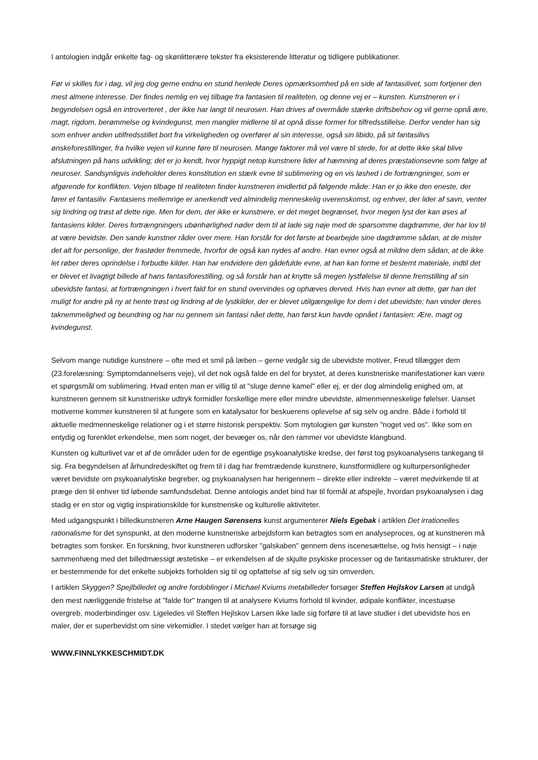I antologien indgår enkelte fag- og skønlitterære tekster fra eksisterende litteratur og tidligere publikationer.
Før vi skilles for i dag, vil jeg dog gerne endnu en stund henlede Deres opmærksomhed på en side af fantasilivet, som fortjener den mest almene interesse. Der findes nemlig en vej tilbage fra fantasien til realiteten, og denne vej er – kunsten. Kunstneren er i begyndelsen også en introverteret , der ikke har langt til neurosen. Han drives af overmåde stærke driftsbehov og vil gerne opnå ære, magt, rigdom, berømmelse og kvindegunst, men mangler midlerne til at opnå disse former for tilfredsstillelse. Derfor vender han sig som enhver anden utilfredsstillet bort fra virkeligheden og overfører al sin interesse, også sin libido, på sit fantasilivs ønskeforestillinger, fra hvilke vejen vil kunne føre til neurosen. Mange faktorer må vel være til stede, for at dette ikke skal blive afslutningen på hans udvikling; det er jo kendt, hvor hyppigt netop kunstnere lider af hæmning af deres præstationsevne som følge af neuroser. Sandsynligvis indeholder deres konstitution en stærk evne til sublimering og en vis løshed i de fortrængninger, som er afgørende for konflikten. Vejen tilbage til realiteten finder kunstneren imidlertid på følgende måde: Han er jo ikke den eneste, der fører et fantasiliv. Fantasiens mellemrige er anerkendt ved almindelig menneskelig overenskomst, og enhver, der lider af savn, venter sig lindring og trøst af dette rige. Men for dem, der ikke er kunstnere, er det meget begrænset, hvor megen lyst der kan øses af fantasiens kilder. Deres fortrængningers ubønhørlighed nøder dem til at lade sig nøje med de sparsomme dagdrømme, der har lov til at være bevidste. Den sande kunstner råder over mere. Han forstår for det første at bearbejde sine dagdrømme sådan, at de mister det alt for personlige, der frastøder fremmede, hvorfor de også kan nydes af andre. Han evner også at mildne dem sådan, at de ikke let røber deres oprindelse i forbudte kilder. Han har endvidere den gådefulde evne, at han kan forme et bestemt materiale, indtil det er blevet et livagtigt billede af hans fantasiforestilling, og så forstår han at knytte så megen lystfølelse til denne fremstilling af sin ubevidste fantasi, at fortrængningen i hvert fald for en stund overvindes og ophæves derved. Hvis han evner alt dette, gør han det muligt for andre på ny at hente trøst og lindring af de lystkilder, der er blevet utilgængelige for dem i det ubevidste; han vinder deres taknemmelighed og beundring og har nu gennem sin fantasi nået dette, han først kun havde opnået i fantasien: Ære, magt og kvindegunst.
Selvom mange nutidige kunstnere – ofte med et smil på læben – gerne vedgår sig de ubevidste motiver, Freud tillægger dem (23.forelæsning: Symptomdannelsens veje), vil det nok også falde en del for brystet, at deres kunstneriske manifestationer kan være et spørgsmål om sublimering. Hvad enten man er villig til at "sluge denne kamel" eller ej, er der dog almindelig enighed om, at kunstneren gennem sit kunstneriske udtryk formidler forskellige mere eller mindre ubevidste, almenmenneskelige følelser. Uanset motiverne kommer kunstneren til at fungere som en katalysator for beskuerens oplevelse af sig selv og andre. Både i forhold til aktuelle medmenneskelige relationer og i et større historisk perspektiv. Som mytologien gør kunsten "noget ved os". Ikke som en entydig og forenklet erkendelse, men som noget, der bevæger os, når den rammer vor ubevidste klangbund.
Kunsten og kulturlivet var et af de områder uden for de egentlige psykoanalytiske kredse, der først tog psykoanalysens tankegang til sig. Fra begyndelsen af århundredeskiftet og frem til i dag har fremtrædende kunstnere, kunstformidlere og kulturpersonligheder været bevidste om psykoanalytiske begreber, og psykoanalysen har herigennem – direkte eller indirekte – været medvirkende til at præge den til enhver tid løbende samfundsdebat. Denne antologis andet bind har til formål at afspejle, hvordan psykoanalysen i dag stadig er en stor og vigtig inspirationskilde for kunstneriske og kulturelle aktiviteter.
Med udgangspunkt i billedkunstneren Arne Haugen Sørensens kunst argumenterer Niels Egebak i artiklen Det irrationelles rationalisme for det synspunkt, at den moderne kunstneriske arbejdsform kan betragtes som en analyseproces, og at kunstneren må betragtes som forsker. En forskning, hvor kunstneren udforsker "galskaben" gennem dens iscenesættelse, og hvis hensigt – i nøje sammenhæng med det billedmæssigt æstetiske – er erkendelsen af de skjulte psykiske processer og de fantasmatiske strukturer, der er bestemmende for det enkelte subjekts forholden sig til og opfattelse af sig selv og sin omverden.
I artiklen Skyggen? Spejlbilledet og andre fordoblinger i Michael Kviums metabilleder forsøger Steffen Hejlskov Larsen at undgå den mest nærliggende fristelse at "falde for" trangen til at analysere Kviums forhold til kvinder, ødipale konflikter, incestuøse overgreb, moderbindinger osv. Ligeledes vil Steffen Hejlskov Larsen ikke lade sig forføre til at lave studier i det ubevidste hos en maler, der er superbevidst om sine virkemidler. I stedet vælger han at forsøge sig
WWW.FINNLYKKESCHMIDT.DK